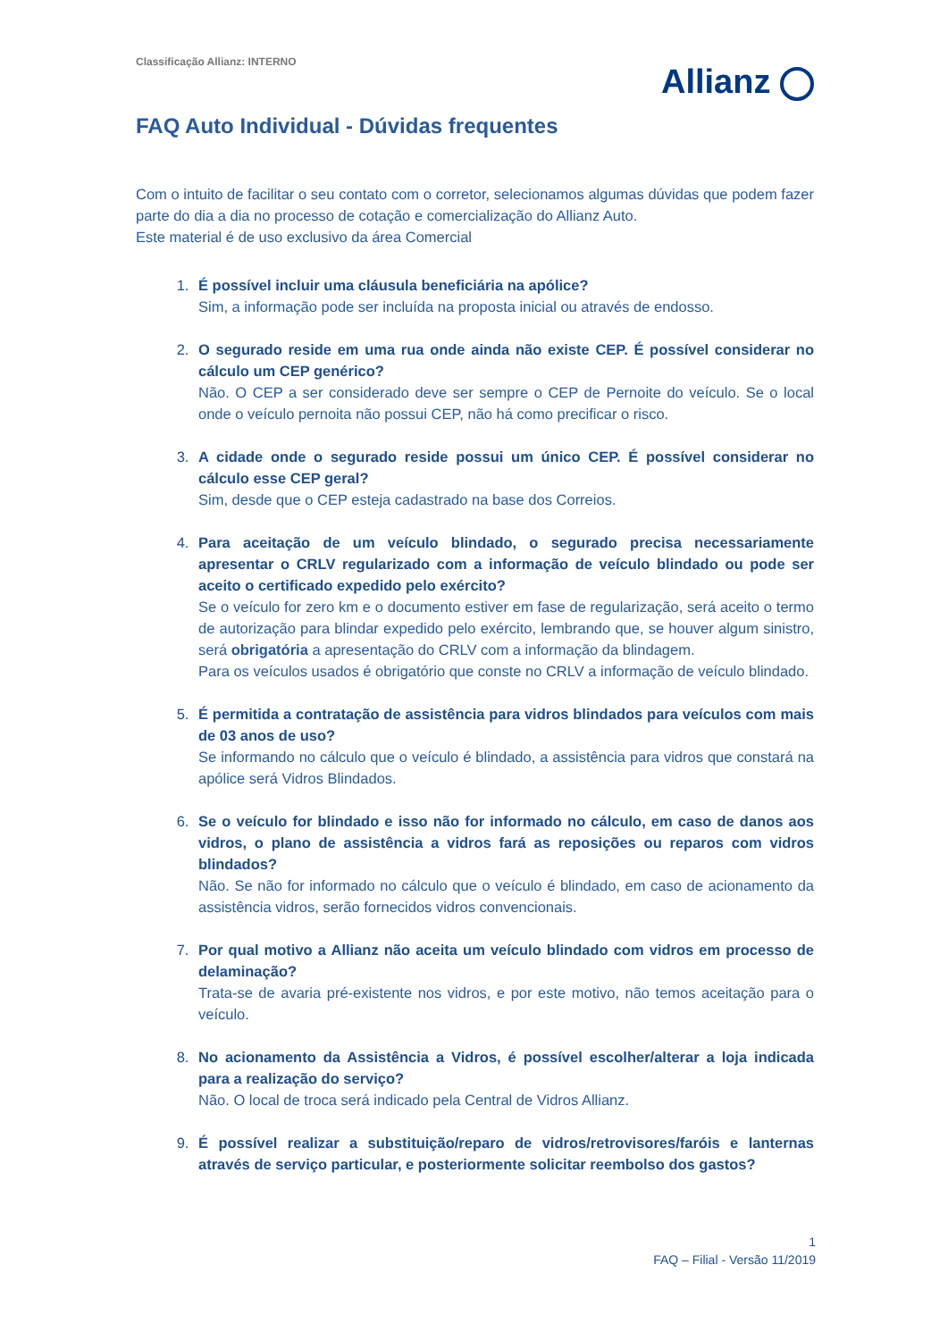Classificação Allianz: INTERNO
Allianz
FAQ Auto Individual - Dúvidas frequentes
Com o intuito de facilitar o seu contato com o corretor, selecionamos algumas dúvidas que podem fazer parte do dia a dia no processo de cotação e comercialização do Allianz Auto.
Este material é de uso exclusivo da área Comercial
1.
É possível incluir uma cláusula beneficiária na apólice?
Sim, a informação pode ser incluída na proposta inicial ou através de endosso.
2.
O segurado reside em uma rua onde ainda não existe CEP. É possível considerar no cálculo um CEP genérico?
Não. O CEP a ser considerado deve ser sempre o CEP de Pernoite do veículo. Se o local onde o veículo pernoita não possui CEP, não há como precificar o risco.
3.
A cidade onde o segurado reside possui um único CEP. É possível considerar no cálculo esse CEP geral?
Sim, desde que o CEP esteja cadastrado na base dos Correios.
4.
Para aceitação de um veículo blindado, o segurado precisa necessariamente apresentar o CRLV regularizado com a informação de veículo blindado ou pode ser aceito o certificado expedido pelo exército?
Se o veículo for zero km e o documento estiver em fase de regularização, será aceito o termo de autorização para blindar expedido pelo exército, lembrando que, se houver algum sinistro, será obrigatória a apresentação do CRLV com a informação da blindagem.
Para os veículos usados é obrigatório que conste no CRLV a informação de veículo blindado.
5.
É permitida a contratação de assistência para vidros blindados para veículos com mais de 03 anos de uso?
Se informando no cálculo que o veículo é blindado, a assistência para vidros que constará na apólice será Vidros Blindados.
6.
Se o veículo for blindado e isso não for informado no cálculo, em caso de danos aos vidros, o plano de assistência a vidros fará as reposições ou reparos com vidros blindados?
Não. Se não for informado no cálculo que o veículo é blindado, em caso de acionamento da assistência vidros, serão fornecidos vidros convencionais.
7.
Por qual motivo a Allianz não aceita um veículo blindado com vidros em processo de delaminação?
Trata-se de avaria pré-existente nos vidros, e por este motivo, não temos aceitação para o veículo.
8.
No acionamento da Assistência a Vidros, é possível escolher/alterar a loja indicada para a realização do serviço?
Não. O local de troca será indicado pela Central de Vidros Allianz.
9.
É possível realizar a substituição/reparo de vidros/retrovisores/faróis e lanternas através de serviço particular, e posteriormente solicitar reembolso dos gastos?
1
FAQ – Filial - Versão 11/2019